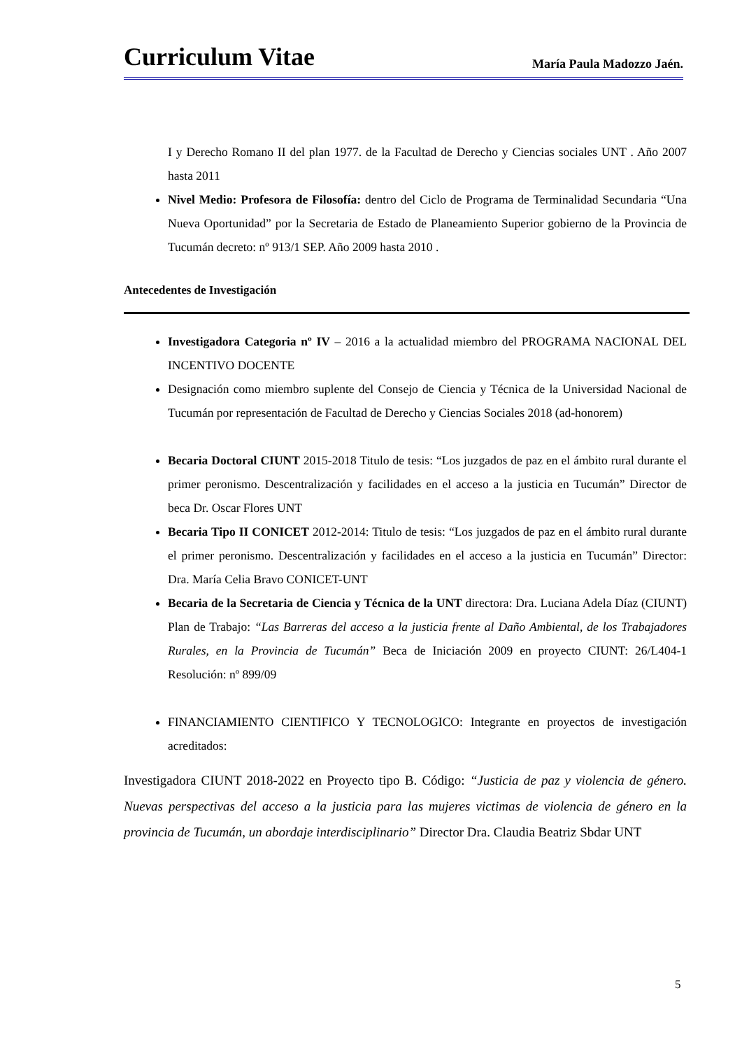Curriculum Vitae María Paula Madozzo Jaén.
I y Derecho Romano II del plan 1977. de la Facultad de Derecho y Ciencias sociales UNT . Año 2007 hasta 2011
Nivel Medio: Profesora de Filosofía: dentro del Ciclo de Programa de Terminalidad Secundaria “Una Nueva Oportunidad” por la Secretaria de Estado de Planeamiento Superior gobierno de la Provincia de Tucumán decreto: nº 913/1 SEP. Año 2009 hasta 2010 .
Antecedentes de Investigación
Investigadora Categoria nº IV – 2016 a la actualidad miembro del PROGRAMA NACIONAL DEL INCENTIVO DOCENTE
Designación como miembro suplente del Consejo de Ciencia y Técnica de la Universidad Nacional de Tucumán por representación de Facultad de Derecho y Ciencias Sociales 2018 (ad-honorem)
Becaria Doctoral CIUNT 2015-2018 Titulo de tesis: “Los juzgados de paz en el ámbito rural durante el primer peronismo. Descentralización y facilidades en el acceso a la justicia en Tucumán” Director de beca Dr. Oscar Flores UNT
Becaria Tipo II CONICET 2012-2014: Titulo de tesis: “Los juzgados de paz en el ámbito rural durante el primer peronismo. Descentralización y facilidades en el acceso a la justicia en Tucumán” Director: Dra. María Celia Bravo CONICET-UNT
Becaria de la Secretaria de Ciencia y Técnica de la UNT directora: Dra. Luciana Adela Díaz (CIUNT) Plan de Trabajo: “Las Barreras del acceso a la justicia frente al Daño Ambiental, de los Trabajadores Rurales, en la Provincia de Tucumán” Beca de Iniciación 2009 en proyecto CIUNT: 26/L404-1 Resolución: nº 899/09
FINANCIAMIENTO CIENTIFICO Y TECNOLOGICO: Integrante en proyectos de investigación acreditados:
Investigadora CIUNT 2018-2022 en Proyecto tipo B. Código: “Justicia de paz y violencia de género. Nuevas perspectivas del acceso a la justicia para las mujeres victimas de violencia de género en la provincia de Tucumán, un abordaje interdisciplinario” Director Dra. Claudia Beatriz Sbdar UNT
5